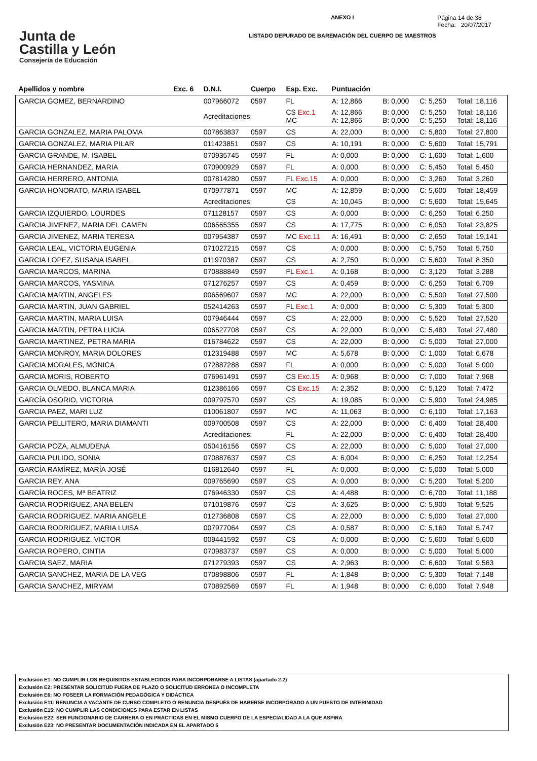Junta de
Castilla y León
Consejería de Educación
ANEXO I
LISTADO DEPURADO DE BAREMACIÓN DEL CUERPO DE MAESTROS
Página 14 de 38
Fecha: 20/07/2017
| Apellidos y nombre | Exc. 6 | D.N.I. | Cuerpo | Esp. Exc. | Puntuación | | | |
| --- | --- | --- | --- | --- | --- | --- | --- | --- |
| GARCIA GOMEZ, BERNARDINO | | 007966072 | 0597 | FL | A: 12,866 | B: 0,000 | C: 5,250 | Total: 18,116 |
| | | Acreditaciones: | | CS Exc.1 MC | A: 12,866 A: 12,866 | B: 0,000 B: 0,000 | C: 5,250 C: 5,250 | Total: 18,116 Total: 18,116 |
| GARCIA GONZALEZ, MARIA PALOMA | | 007863837 | 0597 | CS | A: 22,000 | B: 0,000 | C: 5,800 | Total: 27,800 |
| GARCIA GONZALEZ, MARIA PILAR | | 011423851 | 0597 | CS | A: 10,191 | B: 0,000 | C: 5,600 | Total: 15,791 |
| GARCIA GRANDE, M. ISABEL | | 070935745 | 0597 | FL | A: 0,000 | B: 0,000 | C: 1,600 | Total: 1,600 |
| GARCIA HERNANDEZ, MARIA | | 070900929 | 0597 | FL | A: 0,000 | B: 0,000 | C: 5,450 | Total: 5,450 |
| GARCIA HERRERO, ANTONIA | | 007814280 | 0597 | FL Exc.15 | A: 0,000 | B: 0,000 | C: 3,260 | Total: 3,260 |
| GARCIA HONORATO, MARIA ISABEL | | 070977871 | 0597 | MC | A: 12,859 | B: 0,000 | C: 5,600 | Total: 18,459 |
| | | Acreditaciones: | | CS | A: 10,045 | B: 0,000 | C: 5,600 | Total: 15,645 |
| GARCIA IZQUIERDO, LOURDES | | 071128157 | 0597 | CS | A: 0,000 | B: 0,000 | C: 6,250 | Total: 6,250 |
| GARCIA JIMENEZ, MARIA DEL CAMEN | | 006565355 | 0597 | CS | A: 17,775 | B: 0,000 | C: 6,050 | Total: 23,825 |
| GARCIA JIMENEZ, MARIA TERESA | | 007954387 | 0597 | MC Exc.11 | A: 16,491 | B: 0,000 | C: 2,650 | Total: 19,141 |
| GARCIA LEAL, VICTORIA EUGENIA | | 071027215 | 0597 | CS | A: 0,000 | B: 0,000 | C: 5,750 | Total: 5,750 |
| GARCIA LOPEZ, SUSANA ISABEL | | 011970387 | 0597 | CS | A: 2,750 | B: 0,000 | C: 5,600 | Total: 8,350 |
| GARCIA MARCOS, MARINA | | 070888849 | 0597 | FL Exc.1 | A: 0,168 | B: 0,000 | C: 3,120 | Total: 3,288 |
| GARCIA MARCOS, YASMINA | | 071276257 | 0597 | CS | A: 0,459 | B: 0,000 | C: 6,250 | Total: 6,709 |
| GARCIA MARTIN, ANGELES | | 006569607 | 0597 | MC | A: 22,000 | B: 0,000 | C: 5,500 | Total: 27,500 |
| GARCIA MARTIN, JUAN GABRIEL | | 052414263 | 0597 | FL Exc.1 | A: 0,000 | B: 0,000 | C: 5,300 | Total: 5,300 |
| GARCIA MARTIN, MARIA LUISA | | 007946444 | 0597 | CS | A: 22,000 | B: 0,000 | C: 5,520 | Total: 27,520 |
| GARCIA MARTIN, PETRA LUCIA | | 006527708 | 0597 | CS | A: 22,000 | B: 0,000 | C: 5,480 | Total: 27,480 |
| GARCIA MARTINEZ, PETRA MARIA | | 016784622 | 0597 | CS | A: 22,000 | B: 0,000 | C: 5,000 | Total: 27,000 |
| GARCIA MONROY, MARIA DOLORES | | 012319488 | 0597 | MC | A: 5,678 | B: 0,000 | C: 1,000 | Total: 6,678 |
| GARCIA MORALES, MONICA | | 072887288 | 0597 | FL | A: 0,000 | B: 0,000 | C: 5,000 | Total: 5,000 |
| GARCIA MORIS, ROBERTO | | 076961491 | 0597 | CS Exc.15 | A: 0,968 | B: 0,000 | C: 7,000 | Total: 7,968 |
| GARCIA OLMEDO, BLANCA MARIA | | 012386166 | 0597 | CS Exc.15 | A: 2,352 | B: 0,000 | C: 5,120 | Total: 7,472 |
| GARCÍA OSORIO, VICTORIA | | 009797570 | 0597 | CS | A: 19,085 | B: 0,000 | C: 5,900 | Total: 24,985 |
| GARCIA PAEZ, MARI LUZ | | 010061807 | 0597 | MC | A: 11,063 | B: 0,000 | C: 6,100 | Total: 17,163 |
| GARCIA PELLITERO, MARIA DIAMANTI | | 009700508 | 0597 | CS | A: 22,000 | B: 0,000 | C: 6,400 | Total: 28,400 |
| | | Acreditaciones: | | FL | A: 22,000 | B: 0,000 | C: 6,400 | Total: 28,400 |
| GARCIA POZA, ALMUDENA | | 050416156 | 0597 | CS | A: 22,000 | B: 0,000 | C: 5,000 | Total: 27,000 |
| GARCIA PULIDO, SONIA | | 070887637 | 0597 | CS | A: 6,004 | B: 0,000 | C: 6,250 | Total: 12,254 |
| GARCÍA RAMÍREZ, MARÍA JOSÉ | | 016812640 | 0597 | FL | A: 0,000 | B: 0,000 | C: 5,000 | Total: 5,000 |
| GARCIA REY, ANA | | 009765690 | 0597 | CS | A: 0,000 | B: 0,000 | C: 5,200 | Total: 5,200 |
| GARCÍA ROCES, Mª BEATRIZ | | 076946330 | 0597 | CS | A: 4,488 | B: 0,000 | C: 6,700 | Total: 11,188 |
| GARCIA RODRIGUEZ, ANA BELEN | | 071019876 | 0597 | CS | A: 3,625 | B: 0,000 | C: 5,900 | Total: 9,525 |
| GARCIA RODRIGUEZ, MARIA ANGELE | | 012736808 | 0597 | CS | A: 22,000 | B: 0,000 | C: 5,000 | Total: 27,000 |
| GARCIA RODRIGUEZ, MARIA LUISA | | 007977064 | 0597 | CS | A: 0,587 | B: 0,000 | C: 5,160 | Total: 5,747 |
| GARCIA RODRIGUEZ, VICTOR | | 009441592 | 0597 | CS | A: 0,000 | B: 0,000 | C: 5,600 | Total: 5,600 |
| GARCIA ROPERO, CINTIA | | 070983737 | 0597 | CS | A: 0,000 | B: 0,000 | C: 5,000 | Total: 5,000 |
| GARCIA SAEZ, MARIA | | 071279393 | 0597 | CS | A: 2,963 | B: 0,000 | C: 6,600 | Total: 9,563 |
| GARCIA SANCHEZ, MARIA DE LA VEG | | 070898806 | 0597 | FL | A: 1,848 | B: 0,000 | C: 5,300 | Total: 7,148 |
| GARCIA SANCHEZ, MIRYAM | | 070892569 | 0597 | FL | A: 1,948 | B: 0,000 | C: 6,000 | Total: 7,948 |
Exclusión E1: NO CUMPLIR LOS REQUISITOS ESTABLECIDOS PARA INCORPORARSE A LISTAS (apartado 2.2)
Exclusión E2: PRESENTAR SOLICITUD FUERA DE PLAZO O SOLICITUD ERRONEA O INCOMPLETA
Exclusión E6: NO POSEER LA FORMACIÓN PEDAGÓGICA Y DIDÁCTICA
Exclusión E11: RENUNCIA A VACANTE DE CURSO COMPLETO O RENUNCIA DESPUÉS DE HABERSE INCORPORADO A UN PUESTO DE INTERINIDAD
Exclusión E15: NO CUMPLIR LAS CONDICIONES PARA ESTAR EN LISTAS
Exclusión E22: SER FUNCIONARIO DE CARRERA O EN PRÁCTICAS EN EL MISMO CUERPO DE LA ESPECIALIDAD A LA QUE ASPIRA
Exclusión E23: NO PRESENTAR DOCUMENTACIÓN INDICADA EN EL APARTADO 5